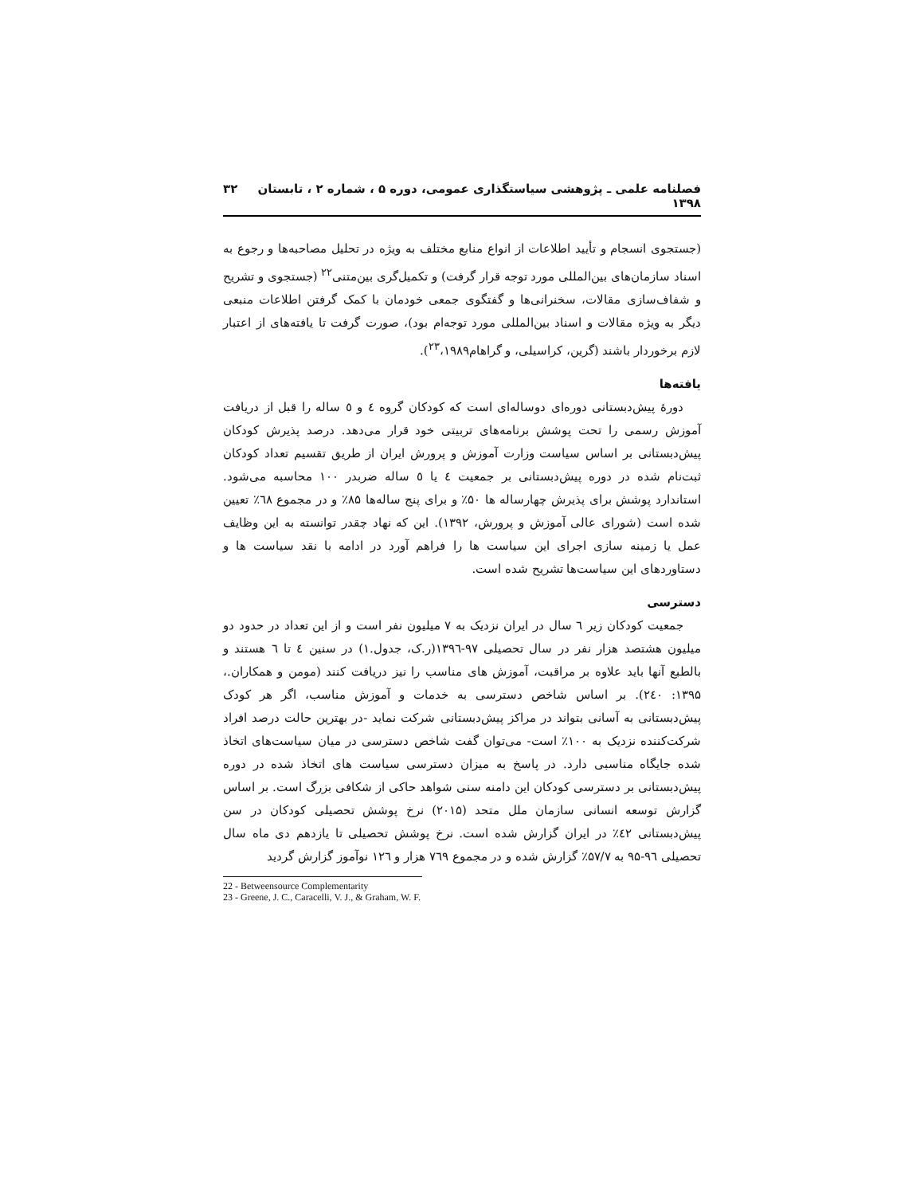فصلنامه علمی ـ پژوهشی سیاستگذاری عمومی، دوره ۵ ، شماره ۲ ، تابستان ۱۳۹۸ ۳۲
(جستجوی انسجام و تأیید اطلاعات از انواع منابع مختلف به ویژه در تحلیل مصاحبه‌ها و رجوع به اسناد سازمان‌های بین‌المللی مورد توجه قرار گرفت) و تکمیل‌گری بین‌متنی<sup>۲۲</sup> (جستجوی و تشریح و شفاف‌سازی مقالات، سخنرانی‌ها و گفتگوی جمعی خودمان با کمک گرفتن اطلاعات منبعی دیگر به ویژه مقالات و اسناد بین‌المللی مورد توجه‌ام بود)، صورت گرفت تا یافته‌های از اعتبار لازم برخوردار باشند (گرین، کراسیلی، و گراهام<sup>۲۳</sup>،۱۹۸۹).
یافته‌ها
دورهٔ پیش‌دبستانی دوره‌ای دوساله‌ای است که کودکان گروه ٤ و ٥ ساله را قبل از دریافت آموزش رسمی را تحت پوشش برنامه‌های تربیتی خود قرار می‌دهد. درصد پذیرش کودکان پیش‌دبستانی بر اساس سیاست وزارت آموزش و پرورش ایران از طریق تقسیم تعداد کودکان ثبت‌نام شده در دوره پیش‌دبستانی بر جمعیت ٤ یا ٥ ساله ضربدر ۱۰۰ محاسبه می‌شود. استاندارد پوشش برای پذیرش چهارساله ها ۵۰٪ و برای پنج ساله‌ها ۸۵٪ و در مجموع ٦٨٪ تعیین شده است (شورای عالی آموزش و پرورش، ۱۳۹۲). این که نهاد چقدر توانسته به این وظایف عمل یا زمینه سازی اجرای این سیاست ها را فراهم آورد در ادامه با نقد سیاست ها و دستاوردهای این سیاست‌ها تشریح شده است.
دسترسی
جمعیت کودکان زیر ٦ سال در ایران نزدیک به ۷ میلیون نفر است و از این تعداد در حدود دو میلیون هشتصد هزار نفر در سال تحصیلی ۹۷-۱۳۹٦(ر.ک، جدول.۱) در سنین ٤ تا ٦ هستند و بالطبع آنها باید علاوه بر مراقبت، آموزش های مناسب را نیز دریافت کنند (مومن و همکاران.، ۱۳۹۵: ۲٤۰). بر اساس شاخص دسترسی به خدمات و آموزش مناسب، اگر هر کودک پیش‌دبستانی به آسانی بتواند در مراکز پیش‌دبستانی شرکت نماید -در بهترین حالت درصد افراد شرکت‌کننده نزدیک به ۱۰۰٪ است- می‌توان گفت شاخص دسترسی در میان سیاست‌های اتخاذ شده جایگاه مناسبی دارد. در پاسخ به میزان دسترسی سیاست های اتخاذ شده در دوره پیش‌دبستانی بر دسترسی کودکان این دامنه سنی شواهد حاکی از شکافی بزرگ است. بر اساس گزارش توسعه انسانی سازمان ملل متحد (۲۰۱۵) نرخ پوشش تحصیلی کودکان در سن پیش‌دبستانی ٤۲٪ در ایران گزارش شده است. نرخ پوشش تحصیلی تا یازدهم دی ماه سال تحصیلی ۹٦-۹۵ به ۵۷/۷٪ گزارش شده و در مجموع ۷٦۹ هزار و ۱۲٦ نوآموز گزارش گردید
22 - Betweensource Complementarity
23 - Greene, J. C., Caracelli, V. J., & Graham, W. F.